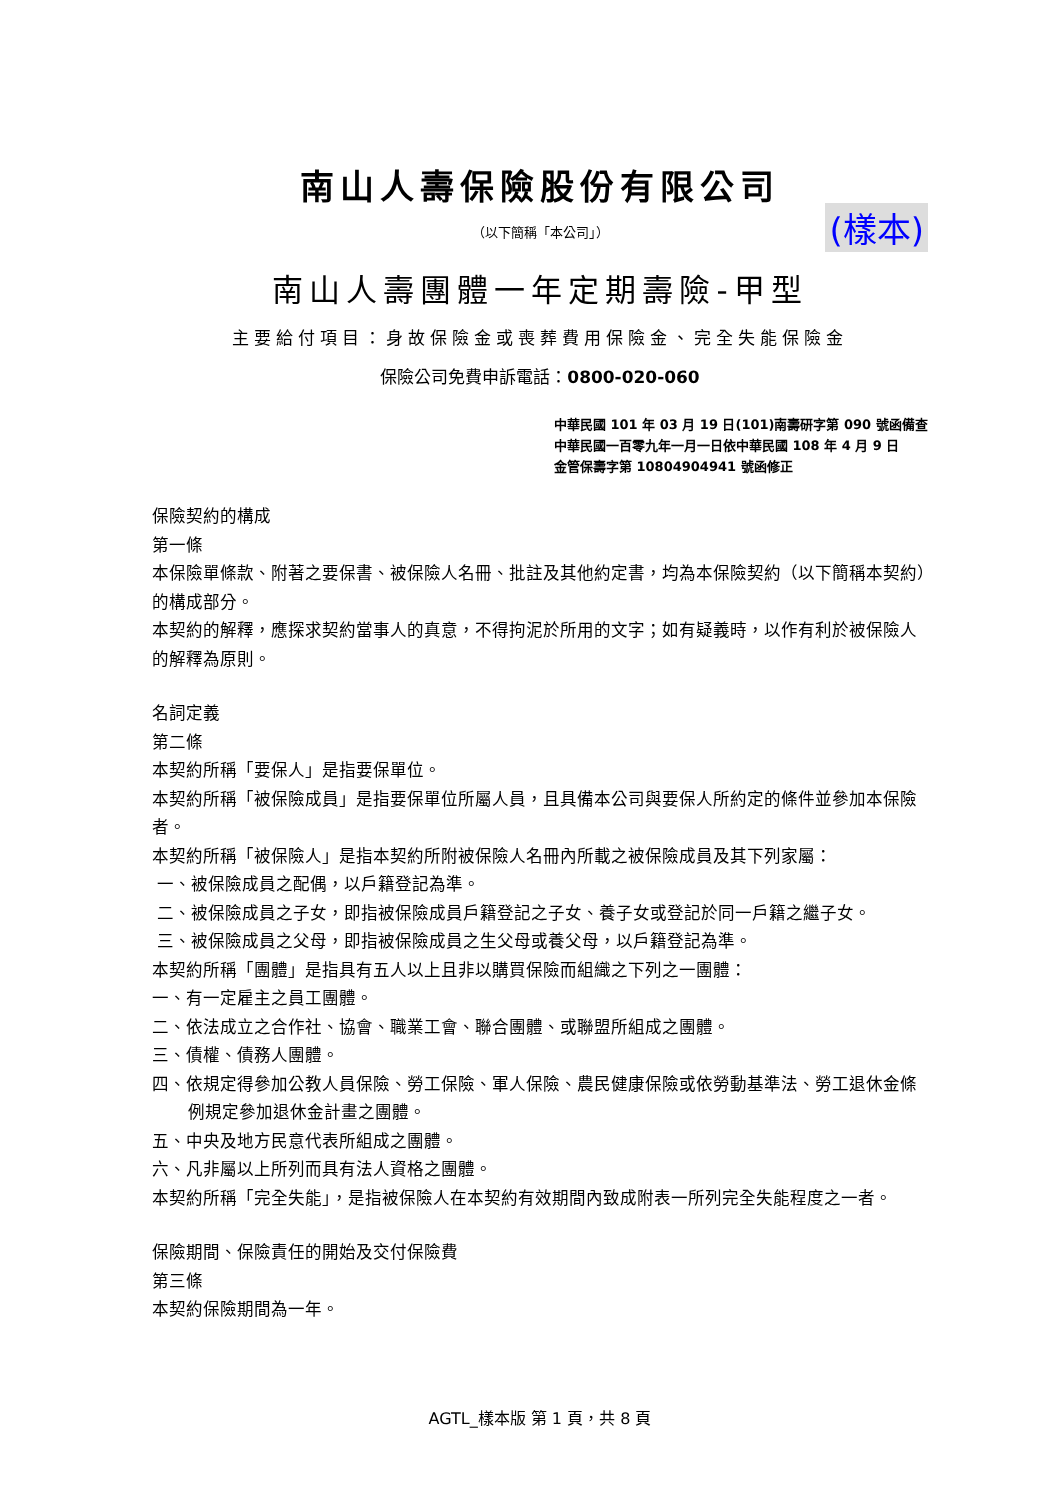南山人壽保險股份有限公司
（以下簡稱「本公司」） (樣本)
南山人壽團體一年定期壽險-甲型
主要給付項目：身故保險金或喪葬費用保險金、完全失能保險金
保險公司免費申訴電話：0800-020-060
中華民國 101 年 03 月 19 日(101)南壽研字第 090 號函備查
中華民國一百零九年一月一日依中華民國 108 年 4 月 9 日
金管保壽字第 10804904941 號函修正
保險契約的構成
第一條
本保險單條款、附著之要保書、被保險人名冊、批註及其他約定書，均為本保險契約（以下簡稱本契約）的構成部分。
本契約的解釋，應探求契約當事人的真意，不得拘泥於所用的文字；如有疑義時，以作有利於被保險人的解釋為原則。
名詞定義
第二條
本契約所稱「要保人」是指要保單位。
本契約所稱「被保險成員」是指要保單位所屬人員，且具備本公司與要保人所約定的條件並參加本保險者。
本契約所稱「被保險人」是指本契約所附被保險人名冊內所載之被保險成員及其下列家屬：
一、被保險成員之配偶，以戶籍登記為準。
二、被保險成員之子女，即指被保險成員戶籍登記之子女、養子女或登記於同一戶籍之繼子女。
三、被保險成員之父母，即指被保險成員之生父母或養父母，以戶籍登記為準。
本契約所稱「團體」是指具有五人以上且非以購買保險而組織之下列之一團體：
一、有一定雇主之員工團體。
二、依法成立之合作社、協會、職業工會、聯合團體、或聯盟所組成之團體。
三、債權、債務人團體。
四、依規定得參加公教人員保險、勞工保險、軍人保險、農民健康保險或依勞動基準法、勞工退休金條例規定參加退休金計畫之團體。
五、中央及地方民意代表所組成之團體。
六、凡非屬以上所列而具有法人資格之團體。
本契約所稱「完全失能」，是指被保險人在本契約有效期間內致成附表一所列完全失能程度之一者。
保險期間、保險責任的開始及交付保險費
第三條
本契約保險期間為一年。
AGTL_樣本版 第 1 頁，共 8 頁